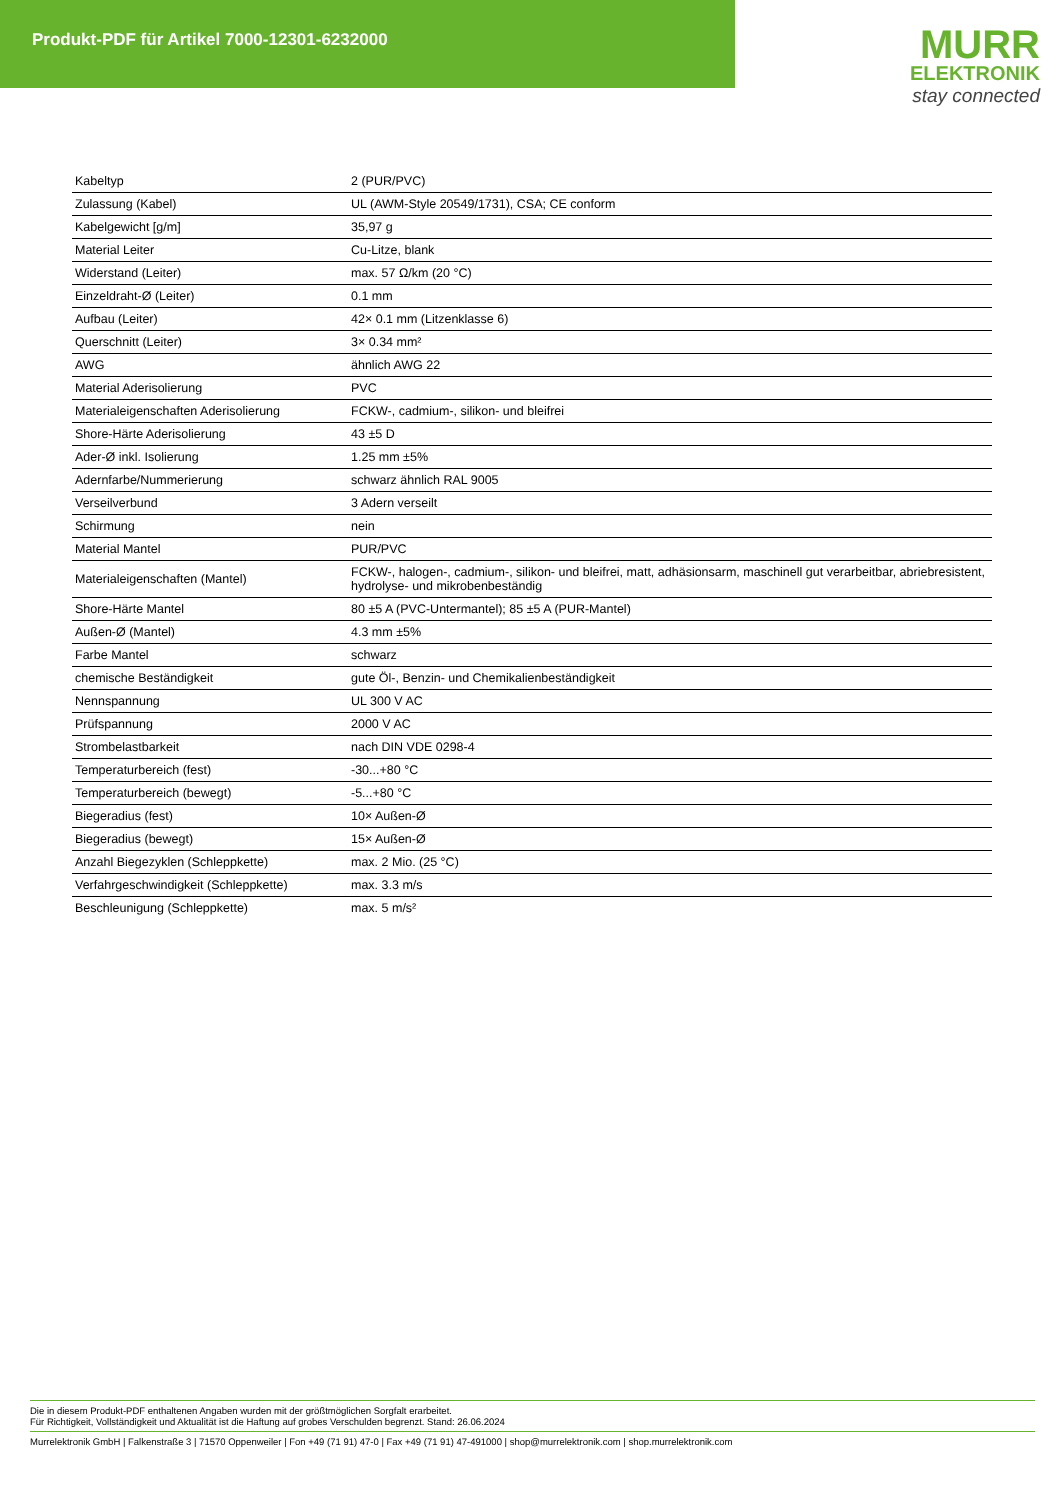Produkt-PDF für Artikel 7000-12301-6232000
MURR
ELEKTRONIK
stay connected
| Kabeltyp | 2 (PUR/PVC) |
| Zulassung (Kabel) | UL (AWM-Style 20549/1731), CSA; CE conform |
| Kabelgewicht [g/m] | 35,97 g |
| Material Leiter | Cu-Litze, blank |
| Widerstand (Leiter) | max. 57 Ω/km (20 °C) |
| Einzeldraht-Ø (Leiter) | 0.1 mm |
| Aufbau (Leiter) | 42× 0.1 mm (Litzenklasse 6) |
| Querschnitt (Leiter) | 3× 0.34 mm² |
| AWG | ähnlich AWG 22 |
| Material Aderisolierung | PVC |
| Materialeigenschaften Aderisolierung | FCKW-, cadmium-, silikon- und bleifrei |
| Shore-Härte Aderisolierung | 43 ±5 D |
| Ader-Ø inkl. Isolierung | 1.25 mm ±5% |
| Adernfarbe/Nummerierung | schwarz ähnlich RAL 9005 |
| Verseilverbund | 3 Adern verseilt |
| Schirmung | nein |
| Material Mantel | PUR/PVC |
| Materialeigenschaften (Mantel) | FCKW-, halogen-, cadmium-, silikon- und bleifrei, matt, adhäsionsarm, maschinell gut verarbeitbar, abriebresistent, hydrolyse- und mikrobenbeständig |
| Shore-Härte Mantel | 80 ±5 A (PVC-Untermantel); 85 ±5 A (PUR-Mantel) |
| Außen-Ø (Mantel) | 4.3 mm ±5% |
| Farbe Mantel | schwarz |
| chemische Beständigkeit | gute Öl-, Benzin- und Chemikalienbeständigkeit |
| Nennspannung | UL 300 V AC |
| Prüfspannung | 2000 V AC |
| Strombelastbarkeit | nach DIN VDE 0298-4 |
| Temperaturbereich (fest) | -30...+80 °C |
| Temperaturbereich (bewegt) | -5...+80 °C |
| Biegeradius (fest) | 10× Außen-Ø |
| Biegeradius (bewegt) | 15× Außen-Ø |
| Anzahl Biegezyklen (Schleppkette) | max. 2 Mio. (25 °C) |
| Verfahrgeschwindigkeit (Schleppkette) | max. 3.3 m/s |
| Beschleunigung (Schleppkette) | max. 5 m/s² |
Die in diesem Produkt-PDF enthaltenen Angaben wurden mit der größtmöglichen Sorgfalt erarbeitet.
Für Richtigkeit, Vollständigkeit und Aktualität ist die Haftung auf grobes Verschulden begrenzt. Stand: 26.06.2024
Murrelektronik GmbH | Falkenstraße 3 | 71570 Oppenweiler | Fon +49 (71 91) 47-0 | Fax +49 (71 91) 47-491000 | shop@murrelektronik.com | shop.murrelektronik.com